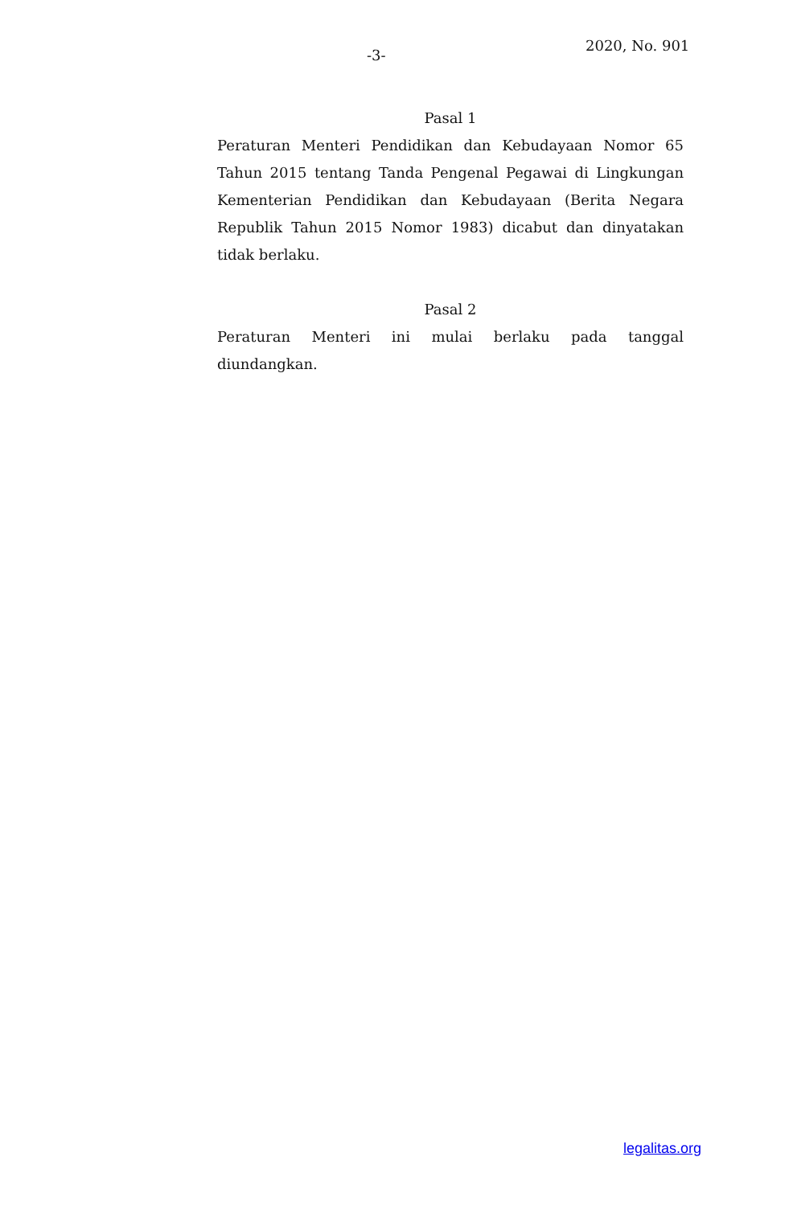2020, No. 901
-3-
Pasal 1
Peraturan Menteri Pendidikan dan Kebudayaan Nomor 65 Tahun 2015 tentang Tanda Pengenal Pegawai di Lingkungan Kementerian Pendidikan dan Kebudayaan (Berita Negara Republik Tahun 2015 Nomor 1983) dicabut dan dinyatakan tidak berlaku.
Pasal 2
Peraturan Menteri ini mulai berlaku pada tanggal diundangkan.
legalitas.org